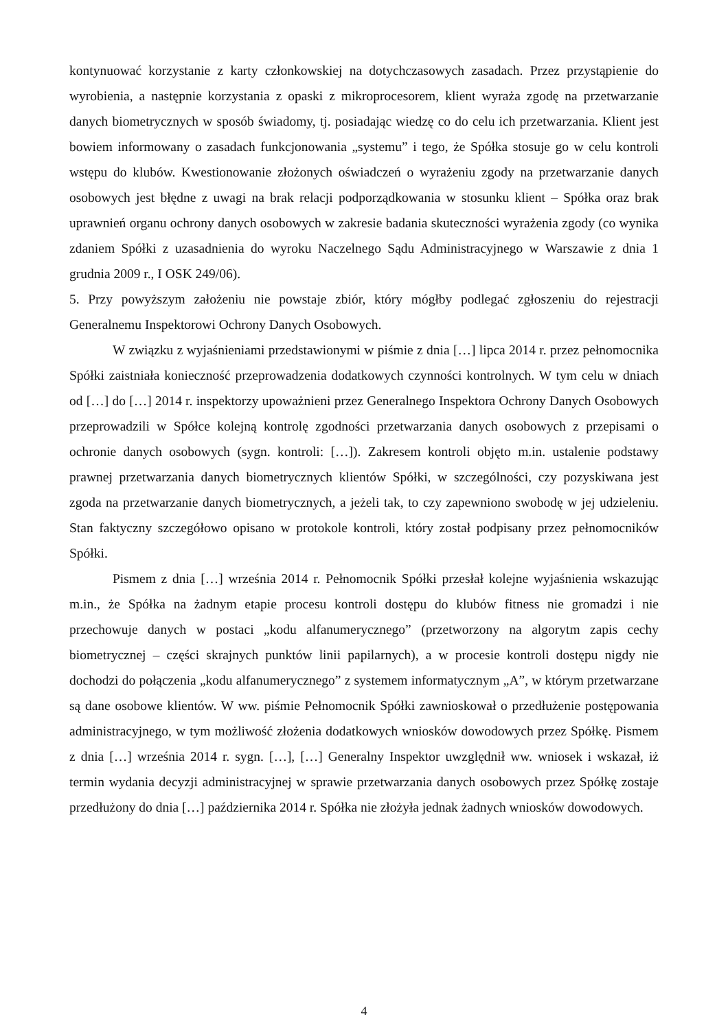kontynuować korzystanie z karty członkowskiej na dotychczasowych zasadach. Przez przystąpienie do wyrobienia, a następnie korzystania z opaski z mikroprocesorem, klient wyraża zgodę na przetwarzanie danych biometrycznych w sposób świadomy, tj. posiadając wiedzę co do celu ich przetwarzania. Klient jest bowiem informowany o zasadach funkcjonowania „systemu” i tego, że Spółka stosuje go w celu kontroli wstępu do klubów. Kwestionowanie złożonych oświadczeń o wyrażeniu zgody na przetwarzanie danych osobowych jest błędne z uwagi na brak relacji podporządkowania w stosunku klient – Spółka oraz brak uprawnień organu ochrony danych osobowych w zakresie badania skuteczności wyrażenia zgody (co wynika zdaniem Spółki z uzasadnienia do wyroku Naczelnego Sądu Administracyjnego w Warszawie z dnia 1 grudnia 2009 r., I OSK 249/06).
5. Przy powyższym założeniu nie powstaje zbiór, który mógłby podlegać zgłoszeniu do rejestracji Generalnemu Inspektorowi Ochrony Danych Osobowych.
W związku z wyjaśnieniami przedstawionymi w piśmie z dnia […] lipca 2014 r. przez pełnomocnika Spółki zaistniała konieczność przeprowadzenia dodatkowych czynności kontrolnych. W tym celu w dniach od […] do […] 2014 r. inspektorzy upoważnieni przez Generalnego Inspektora Ochrony Danych Osobowych przeprowadzili w Spółce kolejną kontrolę zgodności przetwarzania danych osobowych z przepisami o ochronie danych osobowych (sygn. kontroli: […]). Zakresem kontroli objęto m.in. ustalenie podstawy prawnej przetwarzania danych biometrycznych klientów Spółki, w szczególności, czy pozyskiwana jest zgoda na przetwarzanie danych biometrycznych, a jeżeli tak, to czy zapewniono swobodę w jej udzieleniu. Stan faktyczny szczegółowo opisano w protokole kontroli, który został podpisany przez pełnomocników Spółki.
Pismem z dnia […] września 2014 r. Pełnomocnik Spółki przesłał kolejne wyjaśnienia wskazując m.in., że Spółka na żadnym etapie procesu kontroli dostępu do klubów fitness nie gromadzi i nie przechowuje danych w postaci „kodu alfanumerycznego” (przetworzony na algorytm zapis cechy biometrycznej – części skrajnych punktów linii papilarnych), a w procesie kontroli dostępu nigdy nie dochodzi do połączenia „kodu alfanumerycznego” z systemem informatycznym „A”, w którym przetwarzane są dane osobowe klientów. W ww. piśmie Pełnomocnik Spółki zawnioskował o przedłużenie postępowania administracyjnego, w tym możliwość złożenia dodatkowych wniosków dowodowych przez Spółkę. Pismem z dnia […] września 2014 r. sygn. […], […] Generalny Inspektor uwzględnił ww. wniosek i wskazał, iż termin wydania decyzji administracyjnej w sprawie przetwarzania danych osobowych przez Spółkę zostaje przedłużony do dnia […] października 2014 r. Spółka nie złożyła jednak żadnych wniosków dowodowych.
4